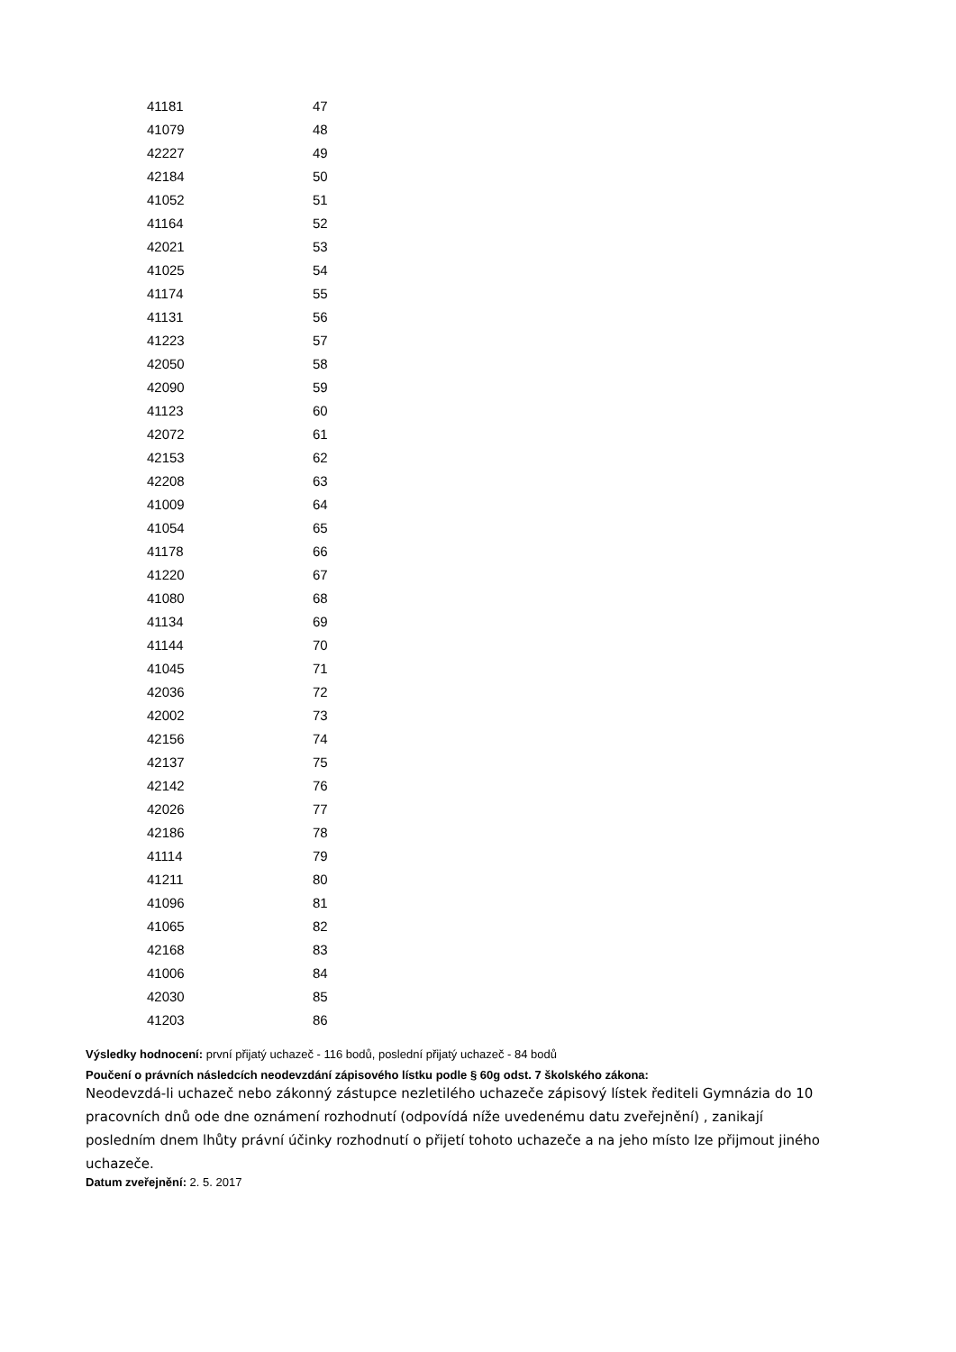| 41181 | 47 |
| 41079 | 48 |
| 42227 | 49 |
| 42184 | 50 |
| 41052 | 51 |
| 41164 | 52 |
| 42021 | 53 |
| 41025 | 54 |
| 41174 | 55 |
| 41131 | 56 |
| 41223 | 57 |
| 42050 | 58 |
| 42090 | 59 |
| 41123 | 60 |
| 42072 | 61 |
| 42153 | 62 |
| 42208 | 63 |
| 41009 | 64 |
| 41054 | 65 |
| 41178 | 66 |
| 41220 | 67 |
| 41080 | 68 |
| 41134 | 69 |
| 41144 | 70 |
| 41045 | 71 |
| 42036 | 72 |
| 42002 | 73 |
| 42156 | 74 |
| 42137 | 75 |
| 42142 | 76 |
| 42026 | 77 |
| 42186 | 78 |
| 41114 | 79 |
| 41211 | 80 |
| 41096 | 81 |
| 41065 | 82 |
| 42168 | 83 |
| 41006 | 84 |
| 42030 | 85 |
| 41203 | 86 |
Výsledky hodnocení: první přijatý uchazeč - 116 bodů, poslední přijatý uchazeč - 84 bodů
Poučení o právních následcích neodevzdání zápisového lístku podle § 60g odst. 7 školského zákona:
Neodevzdá-li uchazeč nebo zákonný zástupce nezletilého uchazeče zápisový lístek řediteli Gymnázia do 10 pracovních dnů ode dne oznámení rozhodnutí (odpovídá níže uvedenému datu zveřejnění) , zanikají posledním dnem lhůty právní účinky rozhodnutí o přijetí tohoto uchazeče a na jeho místo lze přijmout jiného uchazeče.
Datum zveřejnění: 2. 5. 2017